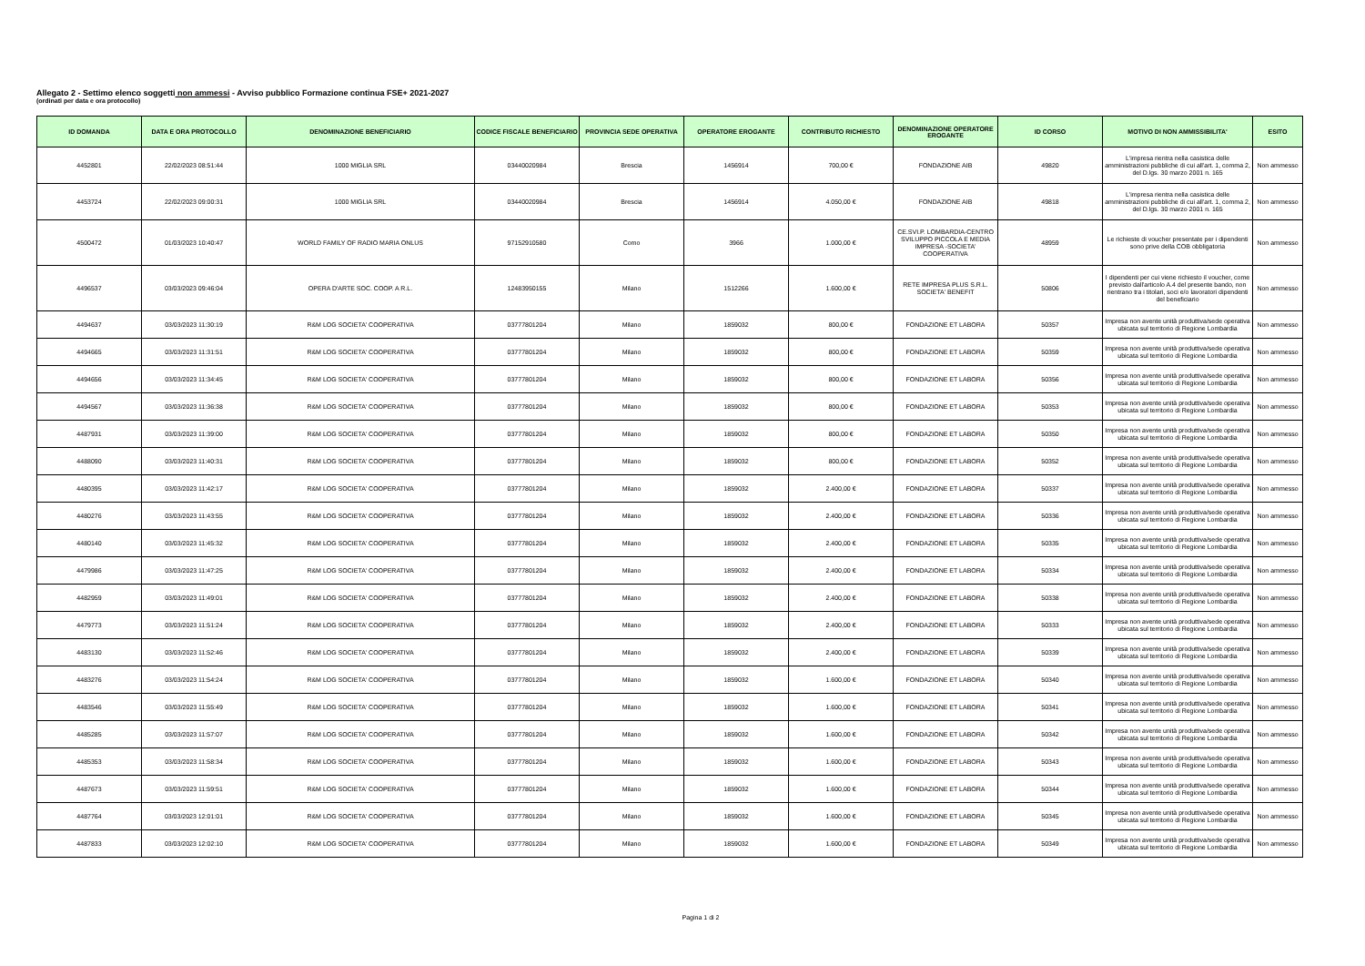Allegato 2 - Settimo elenco soggetti non ammessi - Avviso pubblico Formazione continua FSE+ 2021-2027
(ordinati per data e ora protocollo)
| ID DOMANDA | DATA E ORA PROTOCOLLO | DENOMINAZIONE BENEFICIARIO | CODICE FISCALE BENEFICIARIO | PROVINCIA SEDE OPERATIVA | OPERATORE EROGANTE | CONTRIBUTO RICHIESTO | DENOMINAZIONE OPERATORE EROGANTE | ID CORSO | MOTIVO DI NON AMMISSIBILITA' | ESITO |
| --- | --- | --- | --- | --- | --- | --- | --- | --- | --- | --- |
| 4452801 | 22/02/2023 08:51:44 | 1000 MIGLIA SRL | 03440020984 | Brescia | 1456914 | 700,00 € | FONDAZIONE AIB | 49820 | L'impresa rientra nella casistica delle amministrazioni pubbliche di cui all'art. 1, comma 2, del D.lgs. 30 marzo 2001 n. 165 | Non ammesso |
| 4453724 | 22/02/2023 09:00:31 | 1000 MIGLIA SRL | 03440020984 | Brescia | 1456914 | 4.050,00 € | FONDAZIONE AIB | 49818 | L'impresa rientra nella casistica delle amministrazioni pubbliche di cui all'art. 1, comma 2, del D.lgs. 30 marzo 2001 n. 165 | Non ammesso |
| 4500472 | 01/03/2023 10:40:47 | WORLD FAMILY OF RADIO MARIA ONLUS | 97152910580 | Como | 3966 | 1.000,00 € | CE.SVI.P. LOMBARDIA-CENTRO SVILUPPO PICCOLA E MEDIA IMPRESA -SOCIETA' COOPERATIVA | 48959 | Le richieste di voucher presentate per i dipendenti sono prive della COB obbligatoria | Non ammesso |
| 4496537 | 03/03/2023 09:46:04 | OPERA D'ARTE SOC. COOP. A R.L. | 12483950155 | Milano | 1512266 | 1.600,00 € | RETE IMPRESA PLUS S.R.L. SOCIETA' BENEFIT | 50806 | I dipendenti per cui viene richiesto il voucher, come previsto dall'articolo A.4 del presente bando, non rientrano tra i titolari, soci e/o lavoratori dipendenti del beneficiario | Non ammesso |
| 4494637 | 03/03/2023 11:30:19 | R&M LOG SOCIETA' COOPERATIVA | 03777801204 | Milano | 1859032 | 800,00 € | FONDAZIONE ET LABORA | 50357 | Impresa non avente unità produttiva/sede operativa ubicata sul territorio di Regione Lombardia | Non ammesso |
| 4494665 | 03/03/2023 11:31:51 | R&M LOG SOCIETA' COOPERATIVA | 03777801204 | Milano | 1859032 | 800,00 € | FONDAZIONE ET LABORA | 50359 | Impresa non avente unità produttiva/sede operativa ubicata sul territorio di Regione Lombardia | Non ammesso |
| 4494656 | 03/03/2023 11:34:45 | R&M LOG SOCIETA' COOPERATIVA | 03777801204 | Milano | 1859032 | 800,00 € | FONDAZIONE ET LABORA | 50356 | Impresa non avente unità produttiva/sede operativa ubicata sul territorio di Regione Lombardia | Non ammesso |
| 4494567 | 03/03/2023 11:36:38 | R&M LOG SOCIETA' COOPERATIVA | 03777801204 | Milano | 1859032 | 800,00 € | FONDAZIONE ET LABORA | 50353 | Impresa non avente unità produttiva/sede operativa ubicata sul territorio di Regione Lombardia | Non ammesso |
| 4487931 | 03/03/2023 11:39:00 | R&M LOG SOCIETA' COOPERATIVA | 03777801204 | Milano | 1859032 | 800,00 € | FONDAZIONE ET LABORA | 50350 | Impresa non avente unità produttiva/sede operativa ubicata sul territorio di Regione Lombardia | Non ammesso |
| 4488090 | 03/03/2023 11:40:31 | R&M LOG SOCIETA' COOPERATIVA | 03777801204 | Milano | 1859032 | 800,00 € | FONDAZIONE ET LABORA | 50352 | Impresa non avente unità produttiva/sede operativa ubicata sul territorio di Regione Lombardia | Non ammesso |
| 4480395 | 03/03/2023 11:42:17 | R&M LOG SOCIETA' COOPERATIVA | 03777801204 | Milano | 1859032 | 2.400,00 € | FONDAZIONE ET LABORA | 50337 | Impresa non avente unità produttiva/sede operativa ubicata sul territorio di Regione Lombardia | Non ammesso |
| 4480276 | 03/03/2023 11:43:55 | R&M LOG SOCIETA' COOPERATIVA | 03777801204 | Milano | 1859032 | 2.400,00 € | FONDAZIONE ET LABORA | 50336 | Impresa non avente unità produttiva/sede operativa ubicata sul territorio di Regione Lombardia | Non ammesso |
| 4480140 | 03/03/2023 11:45:32 | R&M LOG SOCIETA' COOPERATIVA | 03777801204 | Milano | 1859032 | 2.400,00 € | FONDAZIONE ET LABORA | 50335 | Impresa non avente unità produttiva/sede operativa ubicata sul territorio di Regione Lombardia | Non ammesso |
| 4479986 | 03/03/2023 11:47:25 | R&M LOG SOCIETA' COOPERATIVA | 03777801204 | Milano | 1859032 | 2.400,00 € | FONDAZIONE ET LABORA | 50334 | Impresa non avente unità produttiva/sede operativa ubicata sul territorio di Regione Lombardia | Non ammesso |
| 4482959 | 03/03/2023 11:49:01 | R&M LOG SOCIETA' COOPERATIVA | 03777801204 | Milano | 1859032 | 2.400,00 € | FONDAZIONE ET LABORA | 50338 | Impresa non avente unità produttiva/sede operativa ubicata sul territorio di Regione Lombardia | Non ammesso |
| 4479773 | 03/03/2023 11:51:24 | R&M LOG SOCIETA' COOPERATIVA | 03777801204 | Milano | 1859032 | 2.400,00 € | FONDAZIONE ET LABORA | 50333 | Impresa non avente unità produttiva/sede operativa ubicata sul territorio di Regione Lombardia | Non ammesso |
| 4483130 | 03/03/2023 11:52:46 | R&M LOG SOCIETA' COOPERATIVA | 03777801204 | Milano | 1859032 | 2.400,00 € | FONDAZIONE ET LABORA | 50339 | Impresa non avente unità produttiva/sede operativa ubicata sul territorio di Regione Lombardia | Non ammesso |
| 4483276 | 03/03/2023 11:54:24 | R&M LOG SOCIETA' COOPERATIVA | 03777801204 | Milano | 1859032 | 1.600,00 € | FONDAZIONE ET LABORA | 50340 | Impresa non avente unità produttiva/sede operativa ubicata sul territorio di Regione Lombardia | Non ammesso |
| 4483546 | 03/03/2023 11:55:49 | R&M LOG SOCIETA' COOPERATIVA | 03777801204 | Milano | 1859032 | 1.600,00 € | FONDAZIONE ET LABORA | 50341 | Impresa non avente unità produttiva/sede operativa ubicata sul territorio di Regione Lombardia | Non ammesso |
| 4485285 | 03/03/2023 11:57:07 | R&M LOG SOCIETA' COOPERATIVA | 03777801204 | Milano | 1859032 | 1.600,00 € | FONDAZIONE ET LABORA | 50342 | Impresa non avente unità produttiva/sede operativa ubicata sul territorio di Regione Lombardia | Non ammesso |
| 4485353 | 03/03/2023 11:58:34 | R&M LOG SOCIETA' COOPERATIVA | 03777801204 | Milano | 1859032 | 1.600,00 € | FONDAZIONE ET LABORA | 50343 | Impresa non avente unità produttiva/sede operativa ubicata sul territorio di Regione Lombardia | Non ammesso |
| 4487673 | 03/03/2023 11:59:51 | R&M LOG SOCIETA' COOPERATIVA | 03777801204 | Milano | 1859032 | 1.600,00 € | FONDAZIONE ET LABORA | 50344 | Impresa non avente unità produttiva/sede operativa ubicata sul territorio di Regione Lombardia | Non ammesso |
| 4487764 | 03/03/2023 12:01:01 | R&M LOG SOCIETA' COOPERATIVA | 03777801204 | Milano | 1859032 | 1.600,00 € | FONDAZIONE ET LABORA | 50345 | Impresa non avente unità produttiva/sede operativa ubicata sul territorio di Regione Lombardia | Non ammesso |
| 4487833 | 03/03/2023 12:02:10 | R&M LOG SOCIETA' COOPERATIVA | 03777801204 | Milano | 1859032 | 1.600,00 € | FONDAZIONE ET LABORA | 50349 | Impresa non avente unità produttiva/sede operativa ubicata sul territorio di Regione Lombardia | Non ammesso |
Pagina 1 di 2